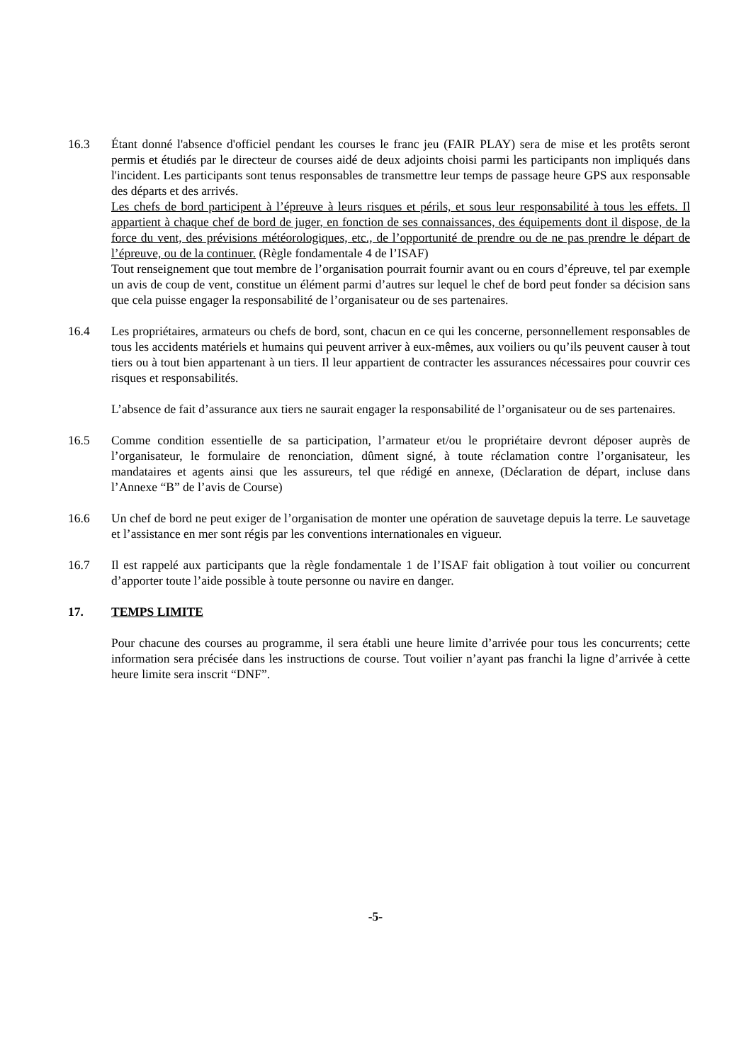16.3 Étant donné l'absence d'officiel pendant les courses le franc jeu (FAIR PLAY) sera de mise et les protêts seront permis et étudiés par le directeur de courses aidé de deux adjoints choisi parmi les participants non impliqués dans l'incident. Les participants sont tenus responsables de transmettre leur temps de passage heure GPS aux responsable des départs et des arrivés.
Les chefs de bord participent à l’épreuve à leurs risques et périls, et sous leur responsabilité à tous les effets. Il appartient à chaque chef de bord de juger, en fonction de ses connaissances, des équipements dont il dispose, de la force du vent, des prévisions météorologiques, etc., de l’opportunité de prendre ou de ne pas prendre le départ de l’épreuve, ou de la continuer. (Règle fondamentale 4 de l’ISAF)
Tout renseignement que tout membre de l’organisation pourrait fournir avant ou en cours d’épreuve, tel par exemple un avis de coup de vent, constitue un élément parmi d’autres sur lequel le chef de bord peut fonder sa décision sans que cela puisse engager la responsabilité de l’organisateur ou de ses partenaires.
16.4 Les propriétaires, armateurs ou chefs de bord, sont, chacun en ce qui les concerne, personnellement responsables de tous les accidents matériels et humains qui peuvent arriver à eux-mêmes, aux voiliers ou qu’ils peuvent causer à tout tiers ou à tout bien appartenant à un tiers. Il leur appartient de contracter les assurances nécessaires pour couvrir ces risques et responsabilités.
L’absence de fait d’assurance aux tiers ne saurait engager la responsabilité de l’organisateur ou de ses partenaires.
16.5 Comme condition essentielle de sa participation, l’armateur et/ou le propriétaire devront déposer auprès de l’organisateur, le formulaire de renonciation, dûment signé, à toute réclamation contre l’organisateur, les mandataires et agents ainsi que les assureurs, tel que rédigé en annexe, (Déclaration de départ, incluse dans l’Annexe “B” de l’avis de Course)
16.6 Un chef de bord ne peut exiger de l’organisation de monter une opération de sauvetage depuis la terre. Le sauvetage et l’assistance en mer sont régis par les conventions internationales en vigueur.
16.7 Il est rappelé aux participants que la règle fondamentale 1 de l’ISAF fait obligation à tout voilier ou concurrent d’apporter toute l’aide possible à toute personne ou navire en danger.
17. TEMPS LIMITE
Pour chacune des courses au programme, il sera établi une heure limite d’arrivée pour tous les concurrents; cette information sera précisée dans les instructions de course. Tout voilier n’ayant pas franchi la ligne d’arrivée à cette heure limite sera inscrit “DNF”.
-5-